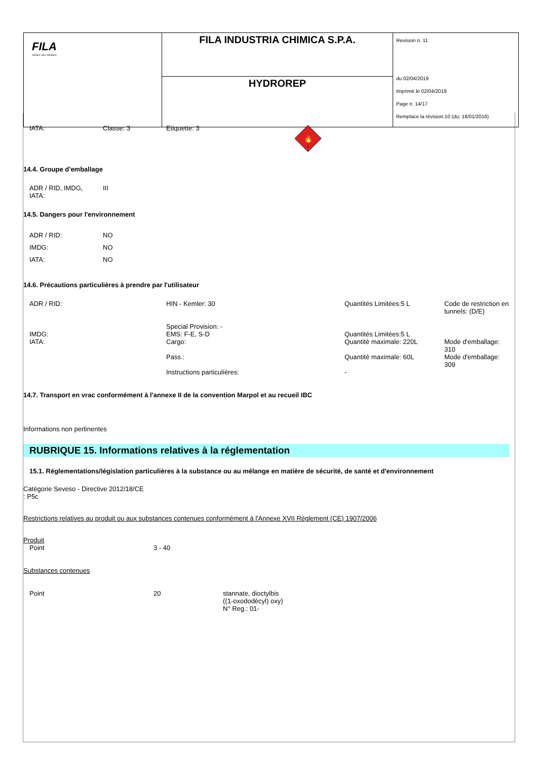| FILA surface care solutions | FILA INDUSTRIA CHIMICA S.P.A. | Revision n. 11 du 02/04/2019 Imprimè le 02/04/2019 Page n. 14/17 Remplace la révision:10 (du: 18/01/2016) |
| | HYDROREP | |
| IATA: | Classe: 3 | Etiquette: 3 | 🔥 3 |
14.4. Groupe d'emballage
| ADR / RID, IMDG, IATA: | III |
14.5. Dangers pour l'environnement
| ADR / RID: | NO |
| IMDG: | NO |
| IATA: | NO |
14.6. Précautions particulières à prendre par l'utilisateur
| ADR / RID: | HIN - Kemler: 30 Special Provision: - | Quantités Limitées:5 L | Code de restriction en tunnels: (D/E) |
| IMDG: | EMS: F-E, S-D | Quantités Limitées:5 L | |
| IATA: | Cargo: | Quantitè maximale: 220L | Mode d'emballage: 310 |
| | Pass.: | Quantitè maximale: 60L | Mode d'emballage: 309 |
| | Instructions particulières: | - | |
14.7. Transport en vrac conformément à l'annexe II de la convention Marpol et au recueil IBC
Informations non pertinentes
RUBRIQUE 15. Informations relatives à la réglementation
15.1. Réglementations/législation particulières à la substance ou au mélange en matière de sécurité, de santé et d'environnement
Catégorie Seveso - Directive 2012/18/CE
: P5c
Restrictions relatives au produit ou aux substances contenues conformément à l'Annexe XVII Règlement (CE) 1907/2006
Produit
| Point | 3 - 40 |
Substances contenues
| Point | 20 | stannate, dioctylbis ((1-oxododécyl) oxy) N° Reg.: 01- |